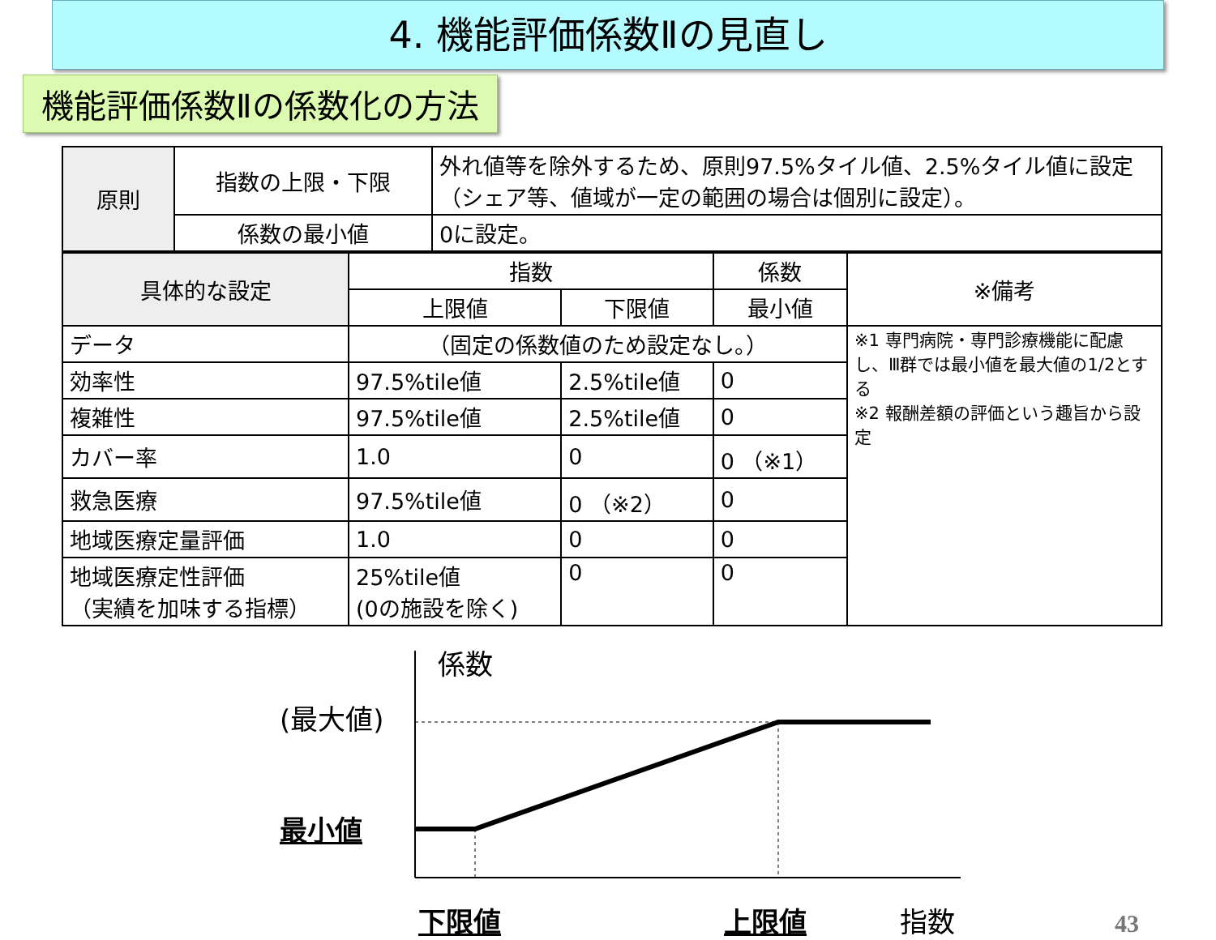4. 機能評価係数Ⅱの見直し
機能評価係数Ⅱの係数化の方法
| 原則 | 指数の上限・下限 | 外れ値等を除外するため、原則97.5%タイル値、2.5%タイル値に設定（シェア等、値域が一定の範囲の場合は個別に設定）。 |
| | 係数の最小値 | 0に設定。 |
| 具体的な設定 | 指数 | | 係数 | ※備考 |
| --- | --- | --- | --- | --- |
| | 上限値 | 下限値 | 最小値 | |
| データ | （固定の係数値のため設定なし。） | | | ※1 専門病院・専門診療機能に配慮し、Ⅲ群では最小値を最大値の1/2とする ※2 報酬差額の評価という趣旨から設定 |
| 効率性 | 97.5%tile値 | 2.5%tile値 | 0 | |
| 複雑性 | 97.5%tile値 | 2.5%tile値 | 0 | |
| カバー率 | 1.0 | 0 | 0 （※1） | |
| 救急医療 | 97.5%tile値 | 0 （※2） | 0 | |
| 地域医療定量評価 | 1.0 | 0 | 0 | |
| 地域医療定性評価 （実績を加味する指標） | 25%tile値 (0の施設を除く) | 0 | 0 | |
係数
(最大値)
最小値
下限値 上限値 指数 43